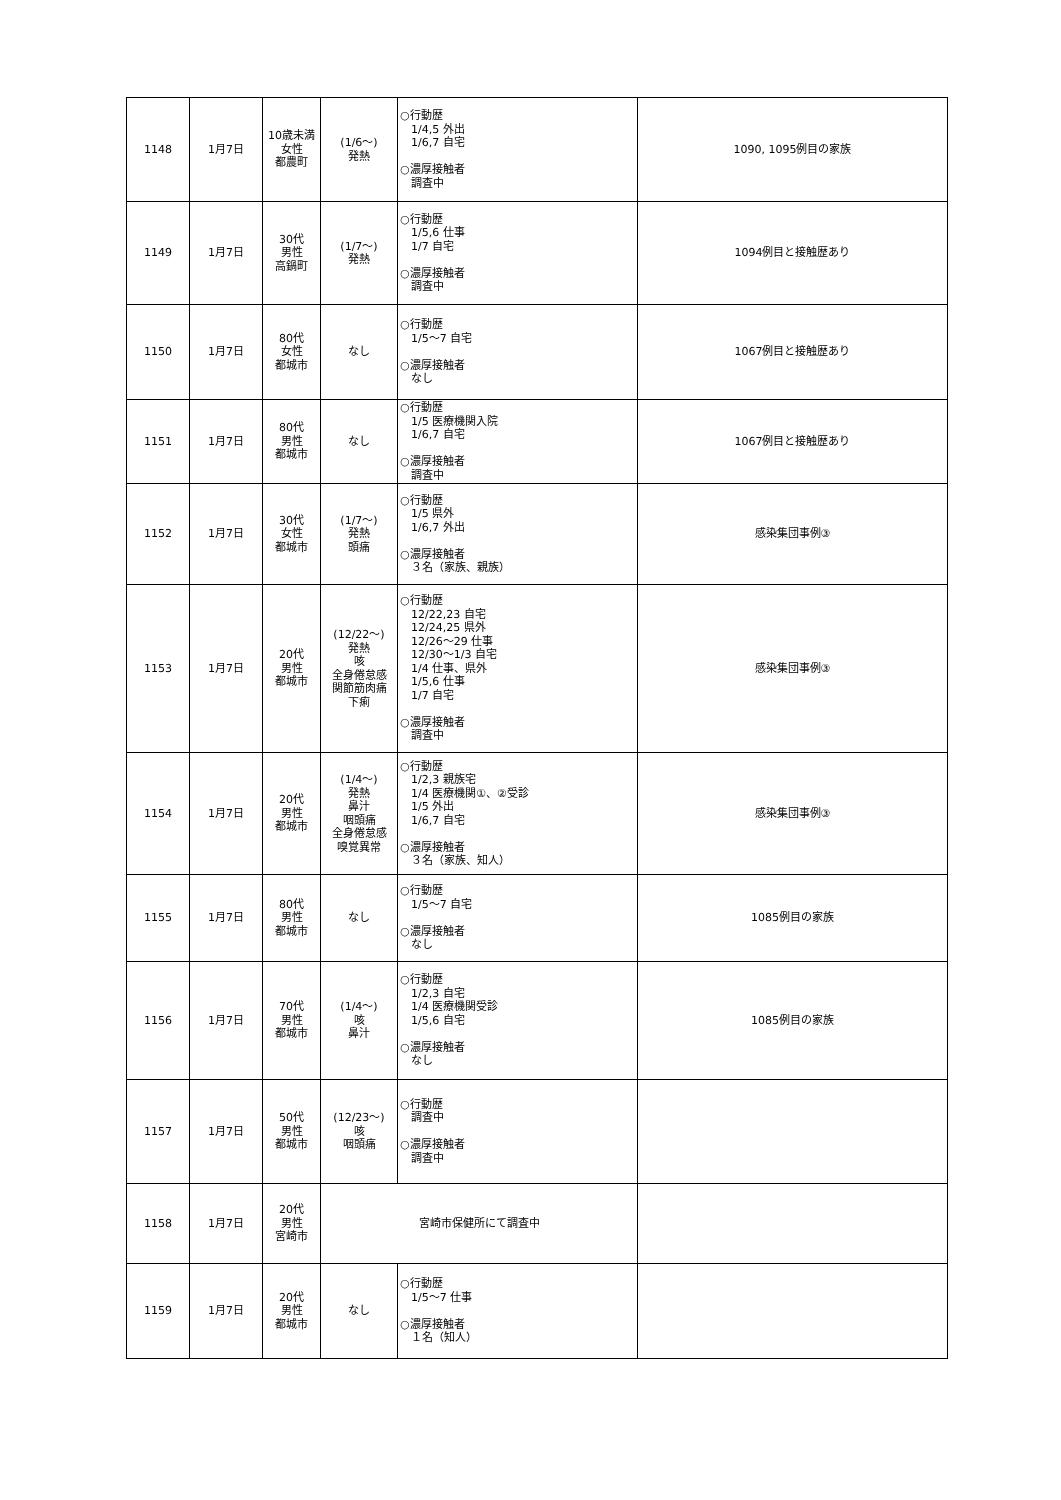| 1148 | 1月7日 | 10歳未満 女性 都農町 | (1/6～) 発熱 | ○行動歴 1/4,5 外出 1/6,7 自宅 ○濃厚接触者 調査中 | 1090, 1095例目の家族 |
| 1149 | 1月7日 | 30代 男性 高鍋町 | (1/7～) 発熱 | ○行動歴 1/5,6 仕事 1/7 自宅 ○濃厚接触者 調査中 | 1094例目と接触歴あり |
| 1150 | 1月7日 | 80代 女性 都城市 | なし | ○行動歴 1/5～7 自宅 ○濃厚接触者 なし | 1067例目と接触歴あり |
| 1151 | 1月7日 | 80代 男性 都城市 | なし | ○行動歴 1/5 医療機関入院 1/6,7 自宅 ○濃厚接触者 調査中 | 1067例目と接触歴あり |
| 1152 | 1月7日 | 30代 女性 都城市 | (1/7～) 発熱 頭痛 | ○行動歴 1/5 県外 1/6,7 外出 ○濃厚接触者 ３名（家族、親族） | 感染集団事例③ |
| 1153 | 1月7日 | 20代 男性 都城市 | (12/22～) 発熱 咳 全身倦怠感 関節筋肉痛 下痢 | ○行動歴 12/22,23 自宅 12/24,25 県外 12/26～29 仕事 12/30～1/3 自宅 1/4 仕事、県外 1/5,6 仕事 1/7 自宅 ○濃厚接触者 調査中 | 感染集団事例③ |
| 1154 | 1月7日 | 20代 男性 都城市 | (1/4～) 発熱 鼻汁 咽頭痛 全身倦怠感 嗅覚異常 | ○行動歴 1/2,3 親族宅 1/4 医療機関①、②受診 1/5 外出 1/6,7 自宅 ○濃厚接触者 ３名（家族、知人） | 感染集団事例③ |
| 1155 | 1月7日 | 80代 男性 都城市 | なし | ○行動歴 1/5～7 自宅 ○濃厚接触者 なし | 1085例目の家族 |
| 1156 | 1月7日 | 70代 男性 都城市 | (1/4～) 咳 鼻汁 | ○行動歴 1/2,3 自宅 1/4 医療機関受診 1/5,6 自宅 ○濃厚接触者 なし | 1085例目の家族 |
| 1157 | 1月7日 | 50代 男性 都城市 | (12/23～) 咳 咽頭痛 | ○行動歴 調査中 ○濃厚接触者 調査中 | |
| 1158 | 1月7日 | 20代 男性 宮崎市 | 宮崎市保健所にて調査中 | | |
| 1159 | 1月7日 | 20代 男性 都城市 | なし | ○行動歴 1/5～7 仕事 ○濃厚接触者 １名（知人） | |